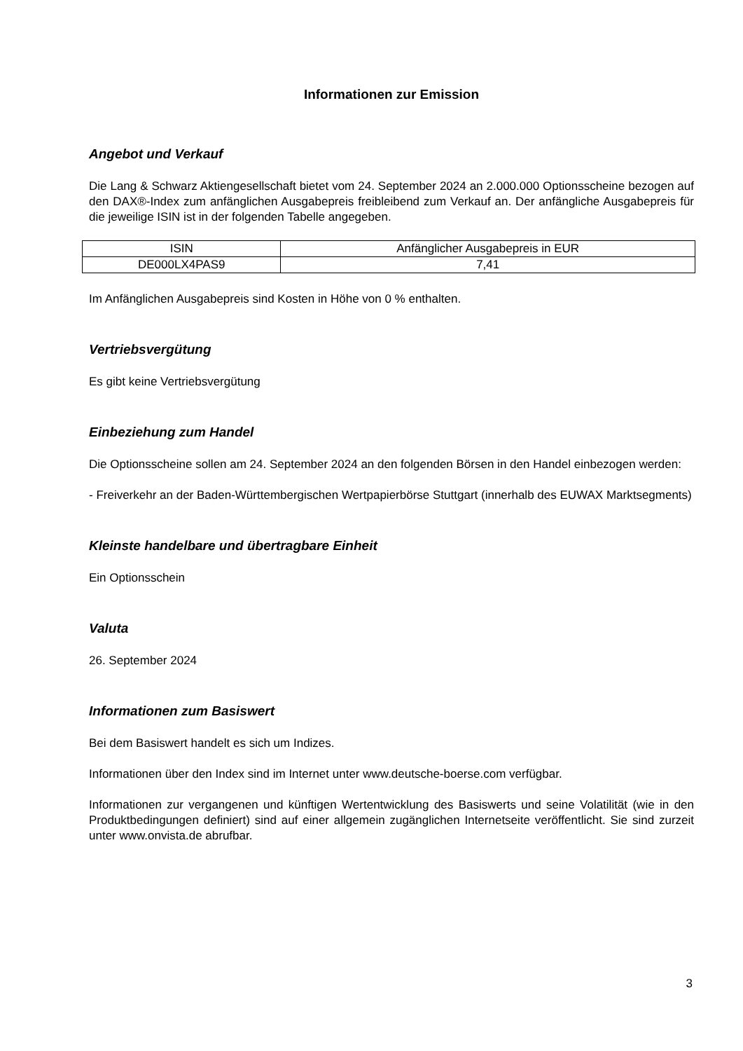Informationen zur Emission
Angebot und Verkauf
Die Lang & Schwarz Aktiengesellschaft bietet vom 24. September 2024 an 2.000.000 Optionsscheine bezogen auf den DAX®-Index zum anfänglichen Ausgabepreis freibleibend zum Verkauf an. Der anfängliche Ausgabepreis für die jeweilige ISIN ist in der folgenden Tabelle angegeben.
| ISIN | Anfänglicher Ausgabepreis in EUR |
| --- | --- |
| DE000LX4PAS9 | 7,41 |
Im Anfänglichen Ausgabepreis sind Kosten in Höhe von 0 % enthalten.
Vertriebsvergütung
Es gibt keine Vertriebsvergütung
Einbeziehung zum Handel
Die Optionsscheine sollen am 24. September 2024 an den folgenden Börsen in den Handel einbezogen werden:
- Freiverkehr an der Baden-Württembergischen Wertpapierbörse Stuttgart (innerhalb des EUWAX Marktsegments)
Kleinste handelbare und übertragbare Einheit
Ein Optionsschein
Valuta
26. September 2024
Informationen zum Basiswert
Bei dem Basiswert handelt es sich um Indizes.
Informationen über den Index sind im Internet unter www.deutsche-boerse.com verfügbar.
Informationen zur vergangenen und künftigen Wertentwicklung des Basiswerts und seine Volatilität (wie in den Produktbedingungen definiert) sind auf einer allgemein zugänglichen Internetseite veröffentlicht. Sie sind zurzeit unter www.onvista.de abrufbar.
3